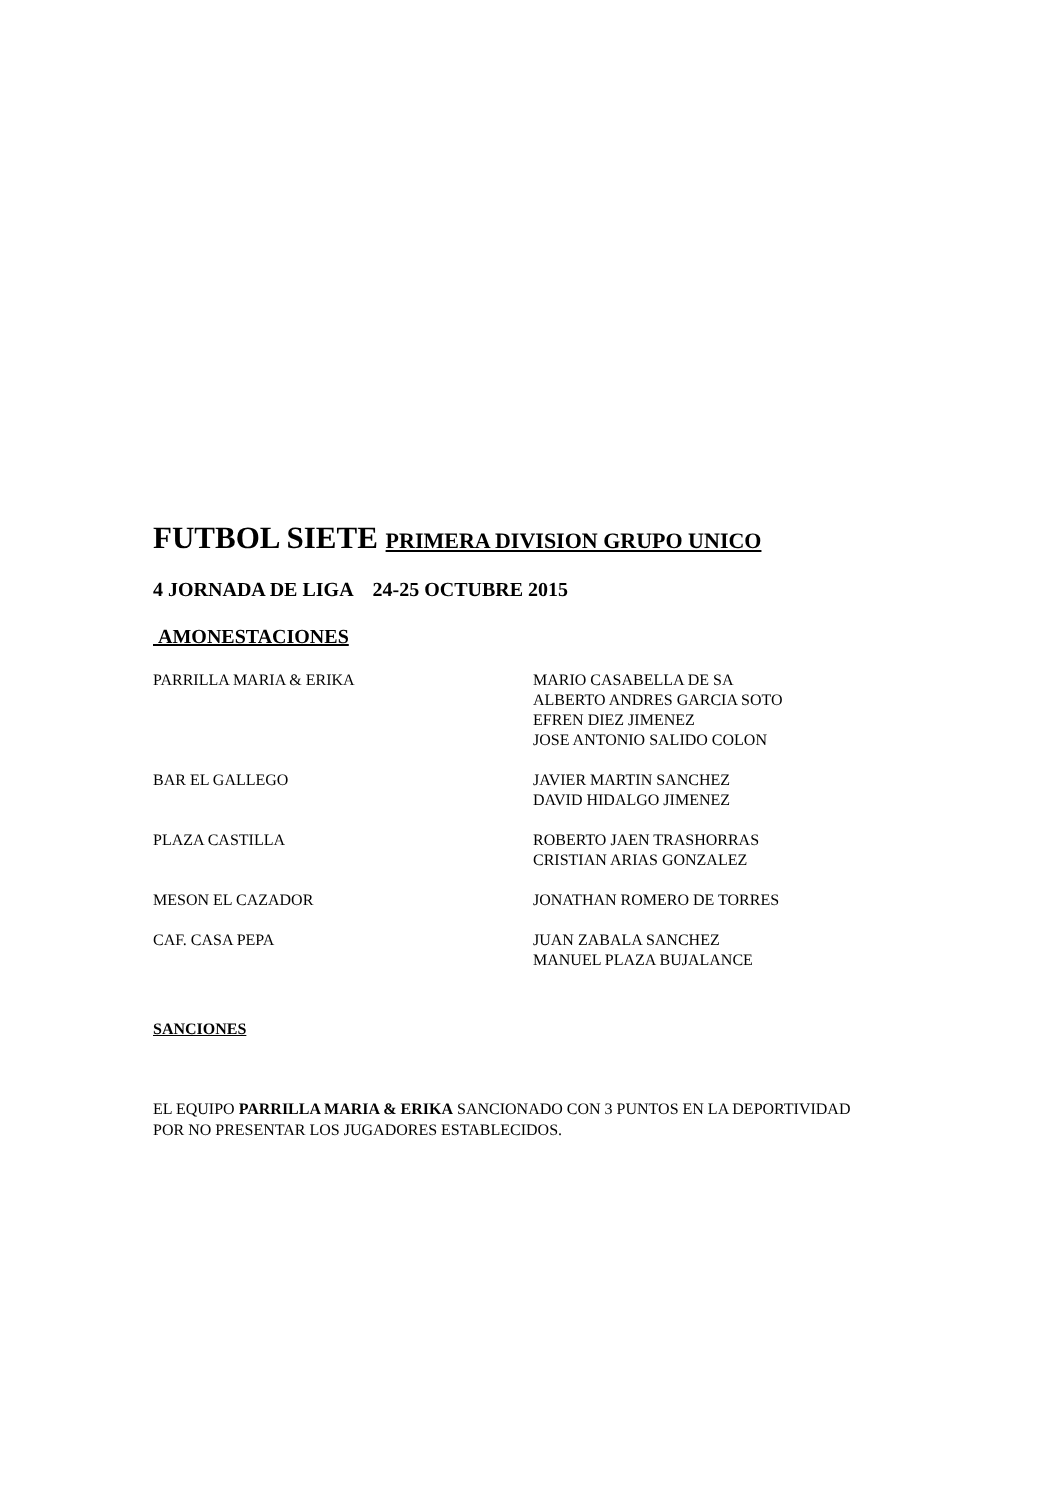FUTBOL SIETE PRIMERA DIVISION GRUPO UNICO
4 JORNADA DE LIGA 24-25 OCTUBRE 2015
AMONESTACIONES
| PARRILLA MARIA & ERIKA | MARIO CASABELLA DE SA ALBERTO ANDRES GARCIA SOTO EFREN DIEZ JIMENEZ JOSE ANTONIO SALIDO COLON |
| BAR EL GALLEGO | JAVIER MARTIN SANCHEZ DAVID HIDALGO JIMENEZ |
| PLAZA CASTILLA | ROBERTO JAEN TRASHORRAS CRISTIAN ARIAS GONZALEZ |
| MESON EL CAZADOR | JONATHAN ROMERO DE TORRES |
| CAF. CASA PEPA | JUAN ZABALA SANCHEZ MANUEL PLAZA BUJALANCE |
SANCIONES
EL EQUIPO PARRILLA MARIA & ERIKA SANCIONADO CON 3 PUNTOS EN LA DEPORTIVIDAD POR NO PRESENTAR LOS JUGADORES ESTABLECIDOS.